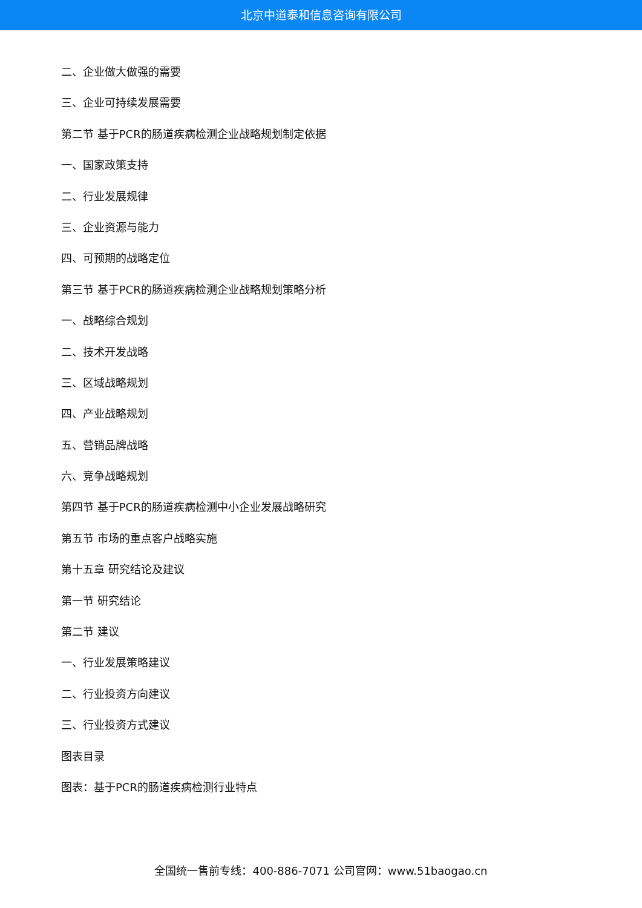北京中道泰和信息咨询有限公司
二、企业做大做强的需要
三、企业可持续发展需要
第二节 基于PCR的肠道疾病检测企业战略规划制定依据
一、国家政策支持
二、行业发展规律
三、企业资源与能力
四、可预期的战略定位
第三节 基于PCR的肠道疾病检测企业战略规划策略分析
一、战略综合规划
二、技术开发战略
三、区域战略规划
四、产业战略规划
五、营销品牌战略
六、竞争战略规划
第四节 基于PCR的肠道疾病检测中小企业发展战略研究
第五节 市场的重点客户战略实施
第十五章 研究结论及建议
第一节 研究结论
第二节 建议
一、行业发展策略建议
二、行业投资方向建议
三、行业投资方式建议
图表目录
图表：基于PCR的肠道疾病检测行业特点
全国统一售前专线：400-886-7071 公司官网：www.51baogao.cn